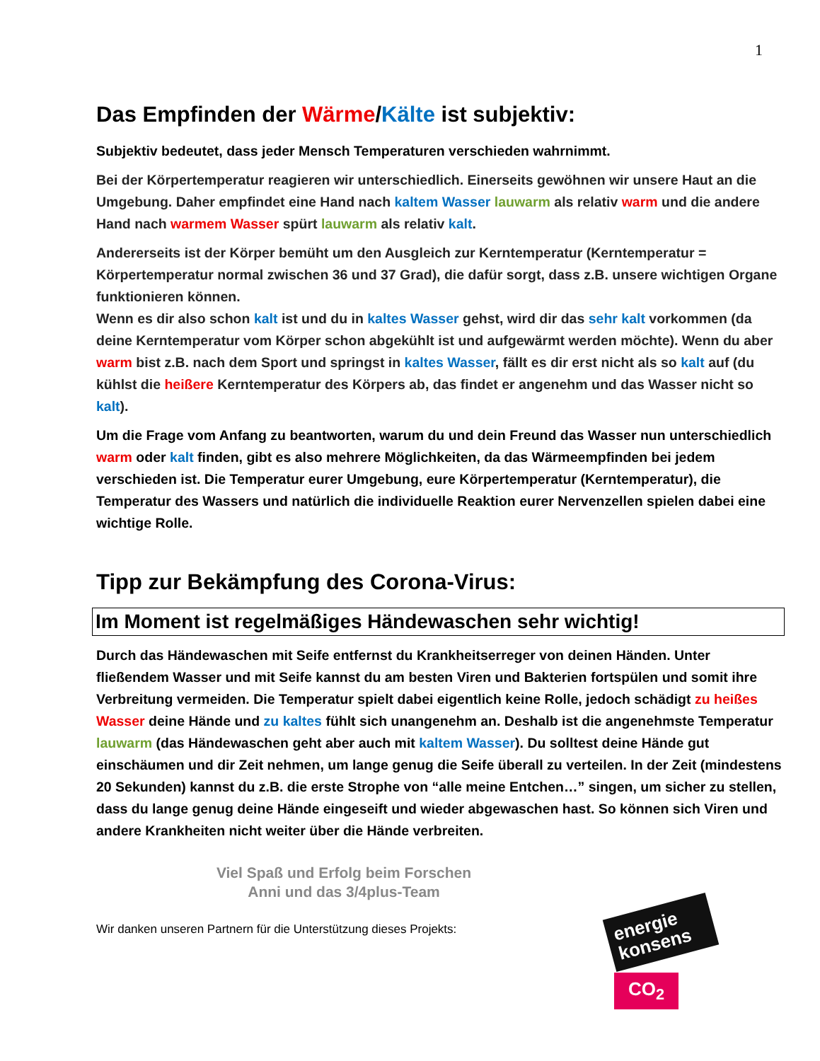1
Das Empfinden der Wärme/Kälte ist subjektiv:
Subjektiv bedeutet, dass jeder Mensch Temperaturen verschieden wahrnimmt.
Bei der Körpertemperatur reagieren wir unterschiedlich. Einerseits gewöhnen wir unsere Haut an die Umgebung. Daher empfindet eine Hand nach kaltem Wasser lauwarm als relativ warm und die andere Hand nach warmem Wasser spürt lauwarm als relativ kalt.
Andererseits ist der Körper bemüht um den Ausgleich zur Kerntemperatur (Kerntemperatur = Körpertemperatur normal zwischen 36 und 37 Grad), die dafür sorgt, dass z.B. unsere wichtigen Organe funktionieren können.
Wenn es dir also schon kalt ist und du in kaltes Wasser gehst, wird dir das sehr kalt vorkommen (da deine Kerntemperatur vom Körper schon abgekühlt ist und aufgewärmt werden möchte). Wenn du aber warm bist z.B. nach dem Sport und springst in kaltes Wasser, fällt es dir erst nicht als so kalt auf (du kühlst die heißere Kerntemperatur des Körpers ab, das findet er angenehm und das Wasser nicht so kalt).
Um die Frage vom Anfang zu beantworten, warum du und dein Freund das Wasser nun unterschiedlich warm oder kalt finden, gibt es also mehrere Möglichkeiten, da das Wärmeempfinden bei jedem verschieden ist. Die Temperatur eurer Umgebung, eure Körpertemperatur (Kerntemperatur), die Temperatur des Wassers und natürlich die individuelle Reaktion eurer Nervenzellen spielen dabei eine wichtige Rolle.
Tipp zur Bekämpfung des Corona-Virus:
Im Moment ist regelmäßiges Händewaschen sehr wichtig!
Durch das Händewaschen mit Seife entfernst du Krankheitserreger von deinen Händen. Unter fließendem Wasser und mit Seife kannst du am besten Viren und Bakterien fortspülen und somit ihre Verbreitung vermeiden. Die Temperatur spielt dabei eigentlich keine Rolle, jedoch schädigt zu heißes Wasser deine Hände und zu kaltes fühlt sich unangenehm an. Deshalb ist die angenehmste Temperatur lauwarm (das Händewaschen geht aber auch mit kaltem Wasser). Du solltest deine Hände gut einschäumen und dir Zeit nehmen, um lange genug die Seife überall zu verteilen. In der Zeit (mindestens 20 Sekunden) kannst du z.B. die erste Strophe von “alle meine Entchen…” singen, um sicher zu stellen, dass du lange genug deine Hände eingeseift und wieder abgewaschen hast. So können sich Viren und andere Krankheiten nicht weiter über die Hände verbreiten.
Viel Spaß und Erfolg beim Forschen
Anni und das 3/4plus-Team
Wir danken unseren Partnern für die Unterstützung dieses Projekts:
energie konsens
CO<sub>2</sub>